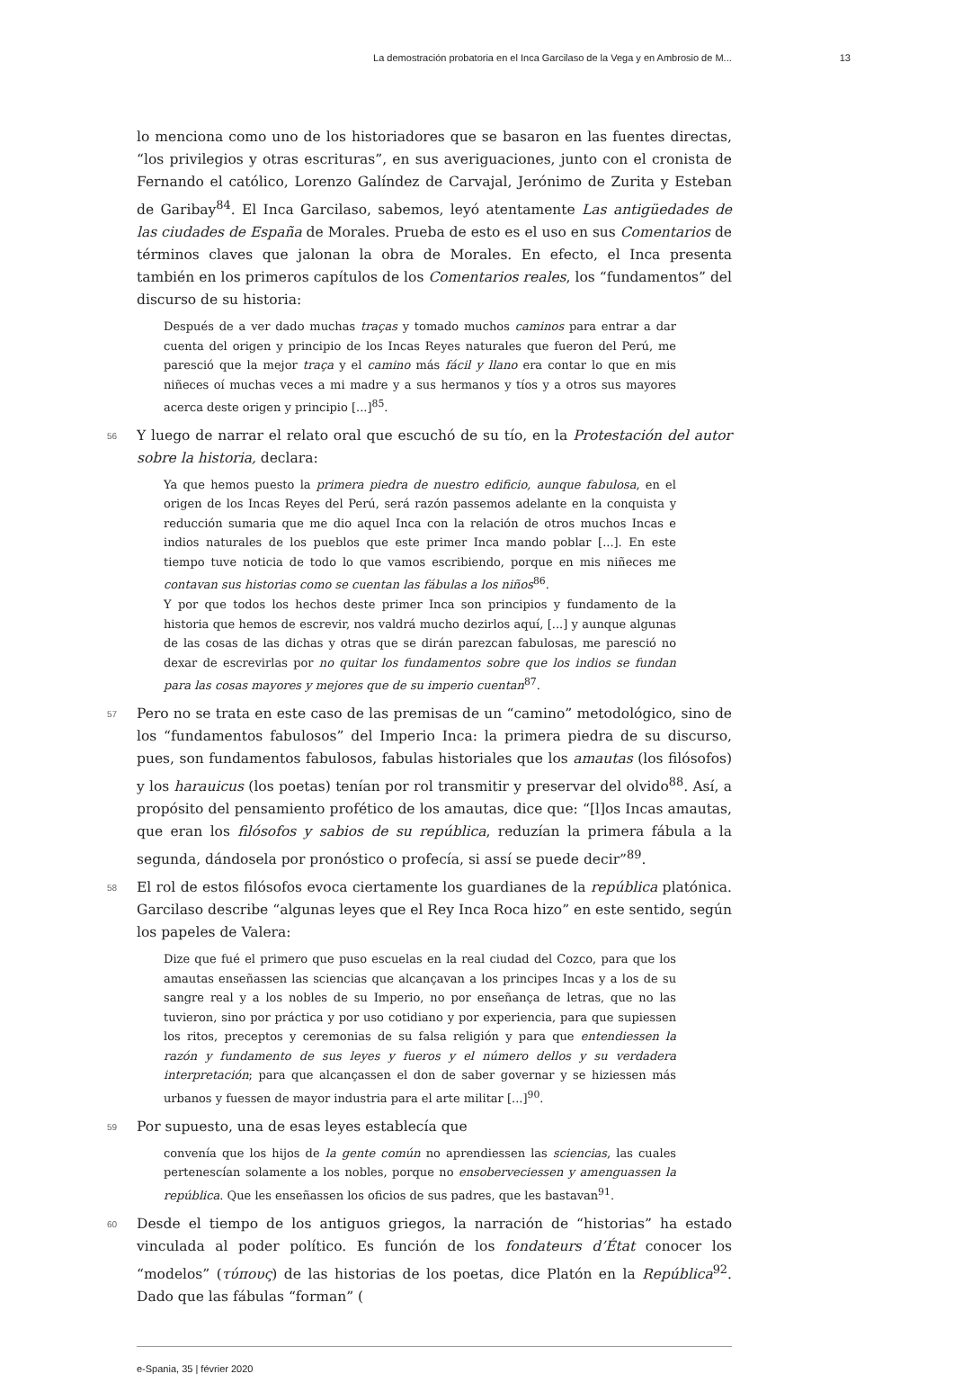La demostración probatoria en el Inca Garcilaso de la Vega y en Ambrosio de M... 13
lo menciona como uno de los historiadores que se basaron en las fuentes directas, “los privilegios y otras escrituras”, en sus averiguaciones, junto con el cronista de Fernando el católico, Lorenzo Galíndez de Carvajal, Jerónimo de Zurita y Esteban de Garibay<sup>84</sup>. El Inca Garcilaso, sabemos, leyó atentamente Las antigüedades de las ciudades de España de Morales. Prueba de esto es el uso en sus Comentarios de términos claves que jalonan la obra de Morales. En efecto, el Inca presenta también en los primeros capítulos de los Comentarios reales, los “fundamentos” del discurso de su historia:
Después de a ver dado muchas traças y tomado muchos caminos para entrar a dar cuenta del origen y principio de los Incas Reyes naturales que fueron del Perú, me paresció que la mejor traça y el camino más fácil y llano era contar lo que en mis niñeces oí muchas veces a mi madre y a sus hermanos y tíos y a otros sus mayores acerca deste origen y principio [...]<sup>85</sup>.
56 Y luego de narrar el relato oral que escuchó de su tío, en la Protestación del autor sobre la historia, declara:
Ya que hemos puesto la primera piedra de nuestro edificio, aunque fabulosa, en el origen de los Incas Reyes del Perú, será razón passemos adelante en la conquista y reducción sumaria que me dio aquel Inca con la relación de otros muchos Incas e indios naturales de los pueblos que este primer Inca mando poblar [...]. En este tiempo tuve noticia de todo lo que vamos escribiendo, porque en mis niñeces me contavan sus historias como se cuentan las fábulas a los niños<sup>86</sup>.
Y por que todos los hechos deste primer Inca son principios y fundamento de la historia que hemos de escrevir, nos valdrá mucho dezirlos aquí, [...] y aunque algunas de las cosas de las dichas y otras que se dirán parezcan fabulosas, me paresció no dexar de escrevirlas por no quitar los fundamentos sobre que los indios se fundan para las cosas mayores y mejores que de su imperio cuentan<sup>87</sup>.
57 Pero no se trata en este caso de las premisas de un “camino” metodológico, sino de los “fundamentos fabulosos” del Imperio Inca: la primera piedra de su discurso, pues, son fundamentos fabulosos, fabulas historiales que los amautas (los filósofos) y los harauicus (los poetas) tenían por rol transmitir y preservar del olvido<sup>88</sup>. Así, a propósito del pensamiento profético de los amautas, dice que: “[l]os Incas amautas, que eran los filósofos y sabios de su república, reduzían la primera fábula a la segunda, dándosela por pronóstico o profecía, si assí se puede decir”<sup>89</sup>.
58 El rol de estos filósofos evoca ciertamente los guardianes de la república platónica. Garcilaso describe “algunas leyes que el Rey Inca Roca hizo” en este sentido, según los papeles de Valera:
Dize que fué el primero que puso escuelas en la real ciudad del Cozco, para que los amautas enseñassen las sciencias que alcançavan a los principes Incas y a los de su sangre real y a los nobles de su Imperio, no por enseñança de letras, que no las tuvieron, sino por práctica y por uso cotidiano y por experiencia, para que supiessen los ritos, preceptos y ceremonias de su falsa religión y para que entendiessen la razón y fundamento de sus leyes y fueros y el número dellos y su verdadera interpretación; para que alcançassen el don de saber governar y se hiziessen más urbanos y fuessen de mayor industria para el arte militar [...]<sup>90</sup>.
59 Por supuesto, una de esas leyes establecía que
convenía que los hijos de la gente común no aprendiessen las sciencias, las cuales pertenescían solamente a los nobles, porque no ensoberveciessen y amenguassen la república. Que les enseñassen los oficios de sus padres, que les bastavan<sup>91</sup>.
60 Desde el tiempo de los antiguos griegos, la narración de “historias” ha estado vinculada al poder político. Es función de los fondateurs d’État conocer los “modelos” (τύπους) de las historias de los poetas, dice Platón en la República<sup>92</sup>. Dado que las fábulas “forman” (
e-Spania, 35 | février 2020